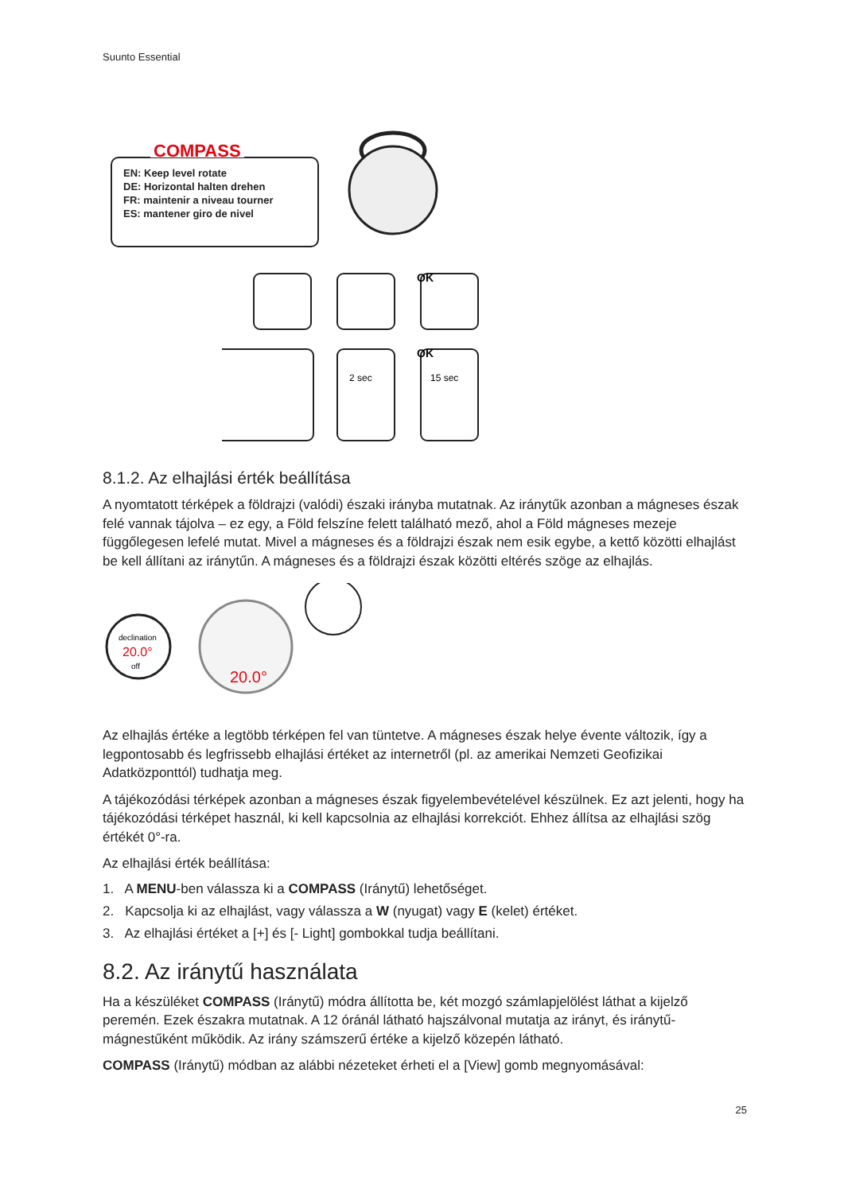Suunto Essential
COMPASS
EN: Keep level rotate
DE: Horizontal halten drehen
FR: maintenir a niveau tourner
ES: mantener giro de nivel
2 sec
15 sec
OK
OK
8.1.2. Az elhajlási érték beállítása
A nyomtatott térképek a földrajzi (valódi) északi irányba mutatnak. Az iránytűk azonban a mágneses észak felé vannak tájolva – ez egy, a Föld felszíne felett található mező, ahol a Föld mágneses mezeje függőlegesen lefelé mutat. Mivel a mágneses és a földrajzi észak nem esik egybe, a kettő közötti elhajlást be kell állítani az iránytűn. A mágneses és a földrajzi észak közötti eltérés szöge az elhajlás.
declination
20.0°
off
20.0°
Az elhajlás értéke a legtöbb térképen fel van tüntetve. A mágneses észak helye évente változik, így a legpontosabb és legfrissebb elhajlási értéket az internetről (pl. az amerikai Nemzeti Geofizikai Adatközponttól) tudhatja meg.
A tájékozódási térképek azonban a mágneses észak figyelembevételével készülnek. Ez azt jelenti, hogy ha tájékozódási térképet használ, ki kell kapcsolnia az elhajlási korrekciót. Ehhez állítsa az elhajlási szög értékét 0°-ra.
Az elhajlási érték beállítása:
1. A MENU-ben válassza ki a COMPASS (Iránytű) lehetőséget.
2. Kapcsolja ki az elhajlást, vagy válassza a W (nyugat) vagy E (kelet) értéket.
3. Az elhajlási értéket a [+] és [- Light] gombokkal tudja beállítani.
8.2. Az iránytű használata
Ha a készüléket COMPASS (Iránytű) módra állította be, két mozgó számlapjelölést láthat a kijelző peremén. Ezek északra mutatnak. A 12 óránál látható hajszálvonal mutatja az irányt, és iránytű-mágnestűként működik. Az irány számszerű értéke a kijelző közepén látható.
COMPASS (Iránytű) módban az alábbi nézeteket érheti el a [View] gomb megnyomásával:
25